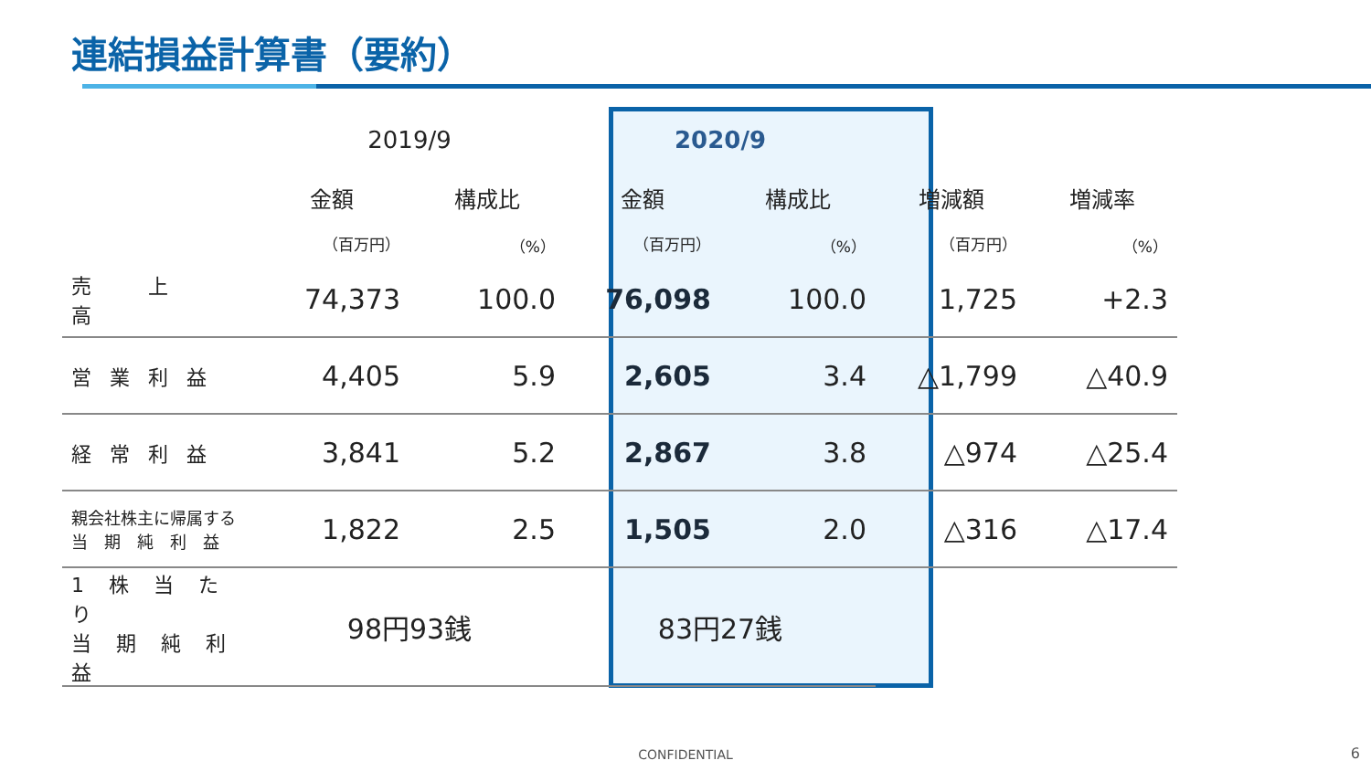連結損益計算書（要約）
| | 2019/9 | | 2020/9 | | | |
| --- | --- | --- | --- | --- | --- | --- |
| | 金額 | 構成比 | 金額 | 構成比 | 増減額 | 増減率 |
| | （百万円） | （%） | （百万円） | （%） | （百万円） | （%） |
| 売 上 高 | 74,373 | 100.0 | 76,098 | 100.0 | 1,725 | +2.3 |
| 営業利益 | 4,405 | 5.9 | 2,605 | 3.4 | △1,799 | △40.9 |
| 経常利益 | 3,841 | 5.2 | 2,867 | 3.8 | △974 | △25.4 |
| 親会社株主に帰属する 当 期 純 利 益 | 1,822 | 2.5 | 1,505 | 2.0 | △316 | △17.4 |
| 1 株 当 た り 当 期 純 利 益 | 98円93銭 | | 83円27銭 | | | |
CONFIDENTIAL 6